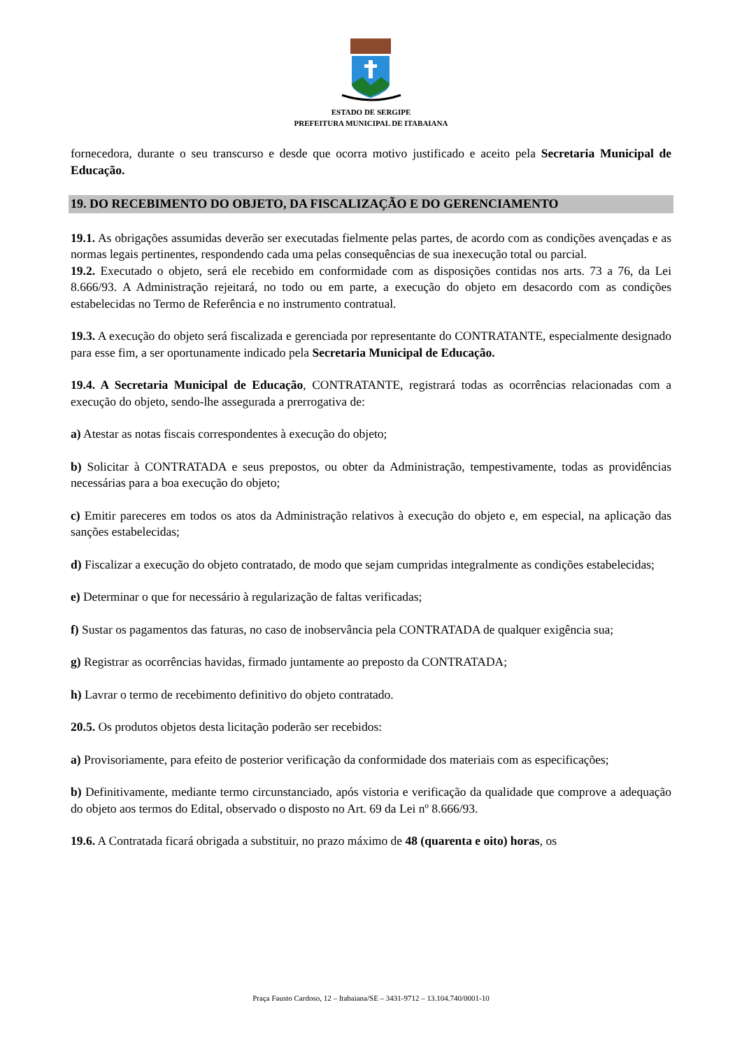ESTADO DE SERGIPE
PREFEITURA MUNICIPAL DE ITABAIANA
fornecedora, durante o seu transcurso e desde que ocorra motivo justificado e aceito pela Secretaria Municipal de Educação.
19. DO RECEBIMENTO DO OBJETO, DA FISCALIZAÇÃO E DO GERENCIAMENTO
19.1. As obrigações assumidas deverão ser executadas fielmente pelas partes, de acordo com as condições avençadas e as normas legais pertinentes, respondendo cada uma pelas consequências de sua inexecução total ou parcial.
19.2. Executado o objeto, será ele recebido em conformidade com as disposições contidas nos arts. 73 a 76, da Lei 8.666/93. A Administração rejeitará, no todo ou em parte, a execução do objeto em desacordo com as condições estabelecidas no Termo de Referência e no instrumento contratual.
19.3. A execução do objeto será fiscalizada e gerenciada por representante do CONTRATANTE, especialmente designado para esse fim, a ser oportunamente indicado pela Secretaria Municipal de Educação.
19.4. A Secretaria Municipal de Educação, CONTRATANTE, registrará todas as ocorrências relacionadas com a execução do objeto, sendo-lhe assegurada a prerrogativa de:
a) Atestar as notas fiscais correspondentes à execução do objeto;
b) Solicitar à CONTRATADA e seus prepostos, ou obter da Administração, tempestivamente, todas as providências necessárias para a boa execução do objeto;
c) Emitir pareceres em todos os atos da Administração relativos à execução do objeto e, em especial, na aplicação das sanções estabelecidas;
d) Fiscalizar a execução do objeto contratado, de modo que sejam cumpridas integralmente as condições estabelecidas;
e) Determinar o que for necessário à regularização de faltas verificadas;
f) Sustar os pagamentos das faturas, no caso de inobservância pela CONTRATADA de qualquer exigência sua;
g) Registrar as ocorrências havidas, firmado juntamente ao preposto da CONTRATADA;
h) Lavrar o termo de recebimento definitivo do objeto contratado.
20.5. Os produtos objetos desta licitação poderão ser recebidos:
a) Provisoriamente, para efeito de posterior verificação da conformidade dos materiais com as especificações;
b) Definitivamente, mediante termo circunstanciado, após vistoria e verificação da qualidade que comprove a adequação do objeto aos termos do Edital, observado o disposto no Art. 69 da Lei nº 8.666/93.
19.6. A Contratada ficará obrigada a substituir, no prazo máximo de 48 (quarenta e oito) horas, os
Praça Fausto Cardoso, 12 – Itabaiana/SE – 3431-9712 – 13.104.740/0001-10